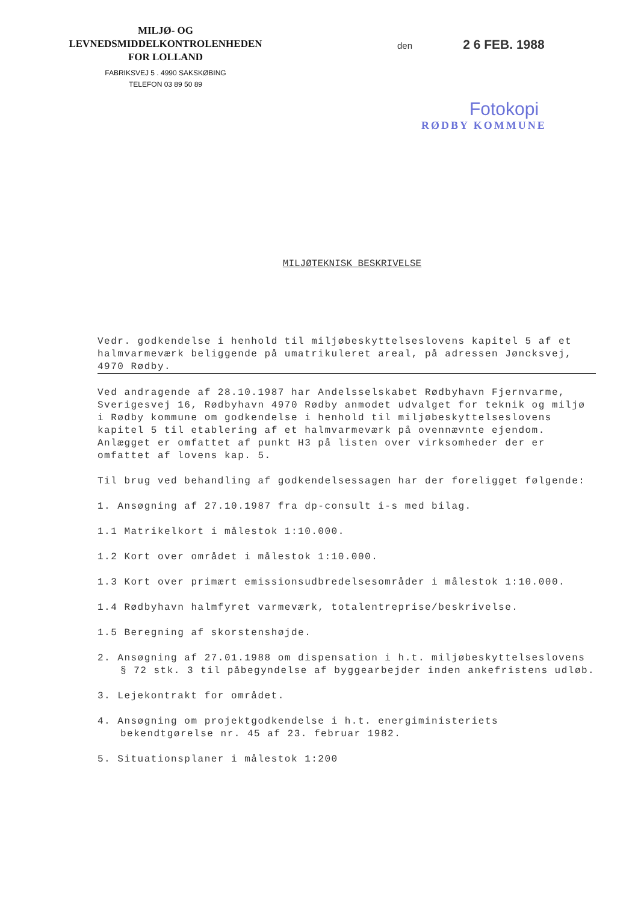MILJØ- OG
LEVNEDSMIDDELKONTROLENHEDEN
FOR LOLLAND
FABRIKSVEJ 5 . 4990 SAKSKØBING
TELEFON 03 89 50 89
den 2 6 FEB. 1988
Fotokopi
RØDBY KOMMUNE
MILJØTEKNISK BESKRIVELSE
Vedr. godkendelse i henhold til miljøbeskyttelseslovens kapitel 5 af et halmvarmeværk beliggende på umatrikuleret areal, på adressen Jøncksvej, 4970 Rødby.
Ved andragende af 28.10.1987 har Andelsselskabet Rødbyhavn Fjernvarme, Sverigesvej 16, Rødbyhavn 4970 Rødby anmodet udvalget for teknik og miljø i Rødby kommune om godkendelse i henhold til miljøbeskyttelseslovens kapitel 5 til etablering af et halmvarmeværk på ovennævnte ejendom. Anlægget er omfattet af punkt H3 på listen over virksomheder der er omfattet af lovens kap. 5.
Til brug ved behandling af godkendelsessagen har der foreligget følgende:
1. Ansøgning af 27.10.1987 fra dp-consult i-s med bilag.
1.1 Matrikelkort i målestok 1:10.000.
1.2 Kort over området i målestok 1:10.000.
1.3 Kort over primært emissionsudbredelsesområder i målestok 1:10.000.
1.4 Rødbyhavn halmfyret varmeværk, totalentreprise/beskrivelse.
1.5 Beregning af skorstenshøjde.
2. Ansøgning af 27.01.1988 om dispensation i h.t. miljøbeskyttelseslovens § 72 stk. 3 til påbegyndelse af byggearbejder inden ankefristens udløb.
3. Lejekontrakt for området.
4. Ansøgning om projektgodkendelse i h.t. energiministeriets bekendtgørelse nr. 45 af 23. februar 1982.
5. Situationsplaner i målestok 1:200